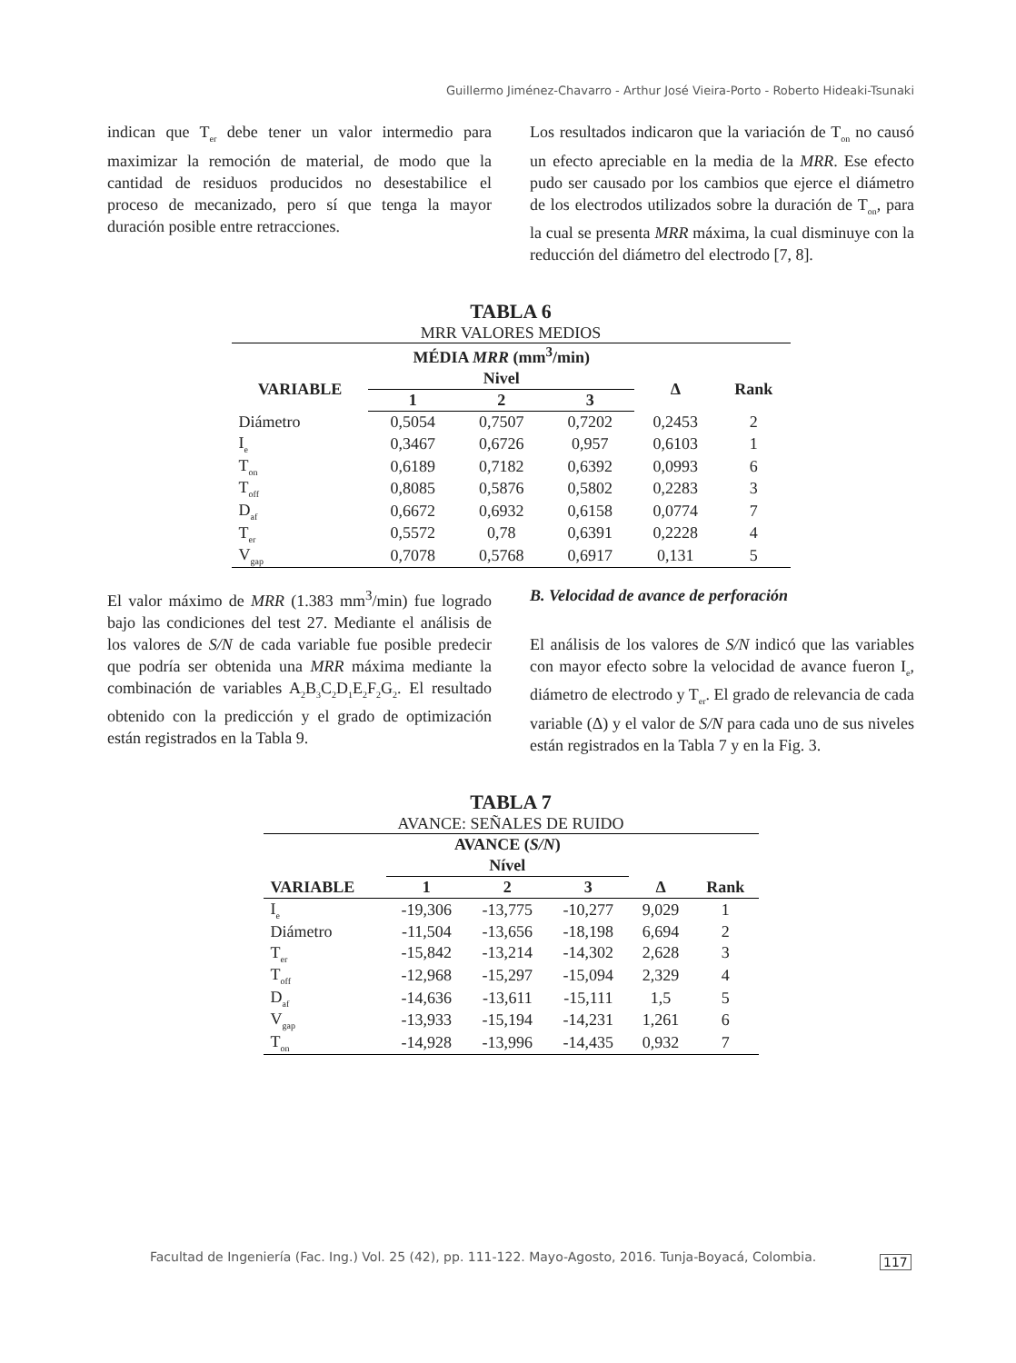Guillermo Jiménez-Chavarro - Arthur José Vieira-Porto - Roberto Hideaki-Tsunaki
indican que T<sub>er</sub> debe tener un valor intermedio para maximizar la remoción de material, de modo que la cantidad de residuos producidos no desestabilice el proceso de mecanizado, pero sí que tenga la mayor duración posible entre retracciones.
Los resultados indicaron que la variación de T<sub>on</sub> no causó un efecto apreciable en la media de la MRR. Ese efecto pudo ser causado por los cambios que ejerce el diámetro de los electrodos utilizados sobre la duración de T<sub>on</sub>, para la cual se presenta MRR máxima, la cual disminuye con la reducción del diámetro del electrodo [7, 8].
TABLA 6
MRR VALORES MEDIOS
| | MÉDIA MRR (mm<sup>3</sup>/min) | | | | |
| --- | --- | --- | --- | --- | --- |
| VARIABLE | Nivel | | | Δ | Rank |
| | 1 | 2 | 3 | | |
| Diámetro | 0,5054 | 0,7507 | 0,7202 | 0,2453 | 2 |
| I<sub>e</sub> | 0,3467 | 0,6726 | 0,957 | 0,6103 | 1 |
| T<sub>on</sub> | 0,6189 | 0,7182 | 0,6392 | 0,0993 | 6 |
| T<sub>off</sub> | 0,8085 | 0,5876 | 0,5802 | 0,2283 | 3 |
| D<sub>af</sub> | 0,6672 | 0,6932 | 0,6158 | 0,0774 | 7 |
| T<sub>er</sub> | 0,5572 | 0,78 | 0,6391 | 0,2228 | 4 |
| V<sub>gap</sub> | 0,7078 | 0,5768 | 0,6917 | 0,131 | 5 |
El valor máximo de MRR (1.383 mm<sup>3</sup>/min) fue logrado bajo las condiciones del test 27. Mediante el análisis de los valores de S/N de cada variable fue posible predecir que podría ser obtenida una MRR máxima mediante la combinación de variables A<sub>2</sub>B<sub>3</sub>C<sub>2</sub>D<sub>1</sub>E<sub>2</sub>F<sub>2</sub>G<sub>2</sub>. El resultado obtenido con la predicción y el grado de optimización están registrados en la Tabla 9.
B. Velocidad de avance de perforación
El análisis de los valores de S/N indicó que las variables con mayor efecto sobre la velocidad de avance fueron I<sub>e</sub>, diámetro de electrodo y T<sub>er</sub>. El grado de relevancia de cada variable (Δ) y el valor de S/N para cada uno de sus niveles están registrados en la Tabla 7 y en la Fig. 3.
TABLA 7
AVANCE: SEÑALES DE RUIDO
| | AVANCE ( S/N ) | | | | |
| --- | --- | --- | --- | --- | --- |
| | Nível | | | | |
| VARIABLE | 1 | 2 | 3 | Δ | Rank |
| I<sub>e</sub> | -19,306 | -13,775 | -10,277 | 9,029 | 1 |
| Diámetro | -11,504 | -13,656 | -18,198 | 6,694 | 2 |
| T<sub>er</sub> | -15,842 | -13,214 | -14,302 | 2,628 | 3 |
| T<sub>off</sub> | -12,968 | -15,297 | -15,094 | 2,329 | 4 |
| D<sub>af</sub> | -14,636 | -13,611 | -15,111 | 1,5 | 5 |
| V<sub>gap</sub> | -13,933 | -15,194 | -14,231 | 1,261 | 6 |
| T<sub>on</sub> | -14,928 | -13,996 | -14,435 | 0,932 | 7 |
Facultad de Ingeniería (Fac. Ing.) Vol. 25 (42), pp. 111-122. Mayo-Agosto, 2016. Tunja-Boyacá, Colombia.
117